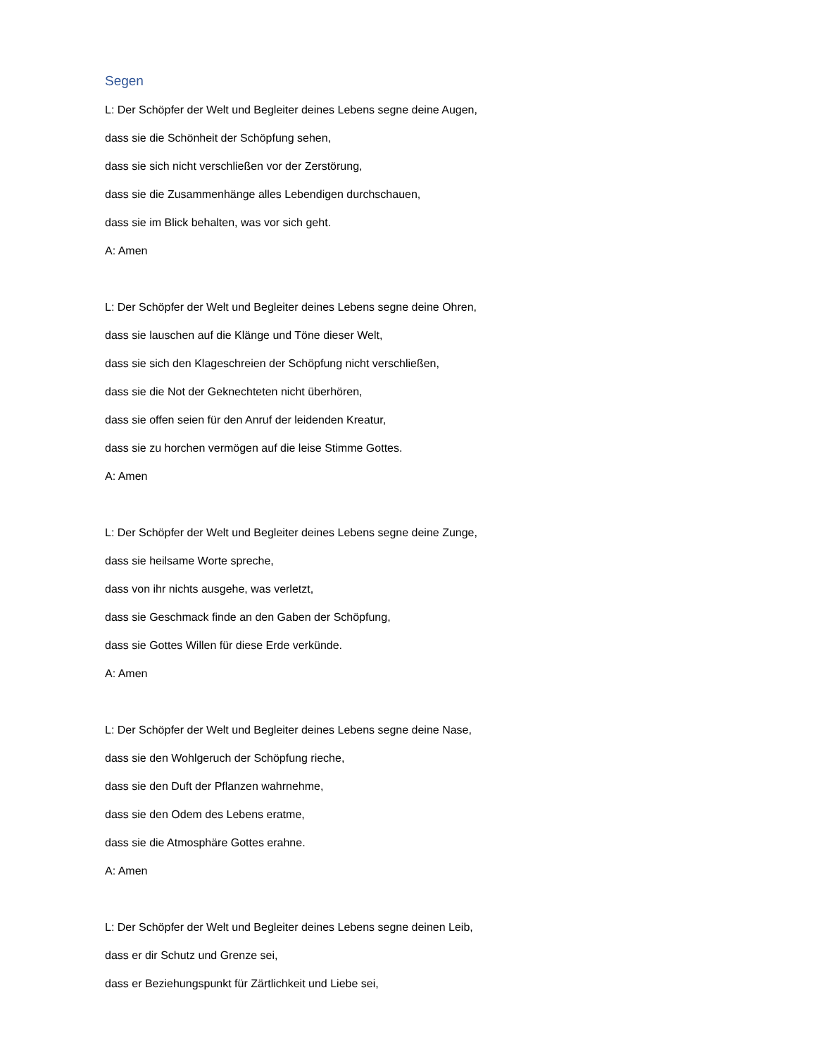Segen
L: Der Schöpfer der Welt und Begleiter deines Lebens segne deine Augen,
dass sie die Schönheit der Schöpfung sehen,
dass sie sich nicht verschließen vor der Zerstörung,
dass sie die Zusammenhänge alles Lebendigen durchschauen,
dass sie im Blick behalten, was vor sich geht.
A: Amen
L: Der Schöpfer der Welt und Begleiter deines Lebens segne deine Ohren,
dass sie lauschen auf die Klänge und Töne dieser Welt,
dass sie sich den Klageschreien der Schöpfung nicht verschließen,
dass sie die Not der Geknechteten nicht überhören,
dass sie offen seien für den Anruf der leidenden Kreatur,
dass sie zu horchen vermögen auf die leise Stimme Gottes.
A: Amen
L: Der Schöpfer der Welt und Begleiter deines Lebens segne deine Zunge,
dass sie heilsame Worte spreche,
dass von ihr nichts ausgehe, was verletzt,
dass sie Geschmack finde an den Gaben der Schöpfung,
dass sie Gottes Willen für diese Erde verkünde.
A: Amen
L: Der Schöpfer der Welt und Begleiter deines Lebens segne deine Nase,
dass sie den Wohlgeruch der Schöpfung rieche,
dass sie den Duft der Pflanzen wahrnehme,
dass sie den Odem des Lebens eratme,
dass sie die Atmosphäre Gottes erahne.
A: Amen
L: Der Schöpfer der Welt und Begleiter deines Lebens segne deinen Leib,
dass er dir Schutz und Grenze sei,
dass er Beziehungspunkt für Zärtlichkeit und Liebe sei,